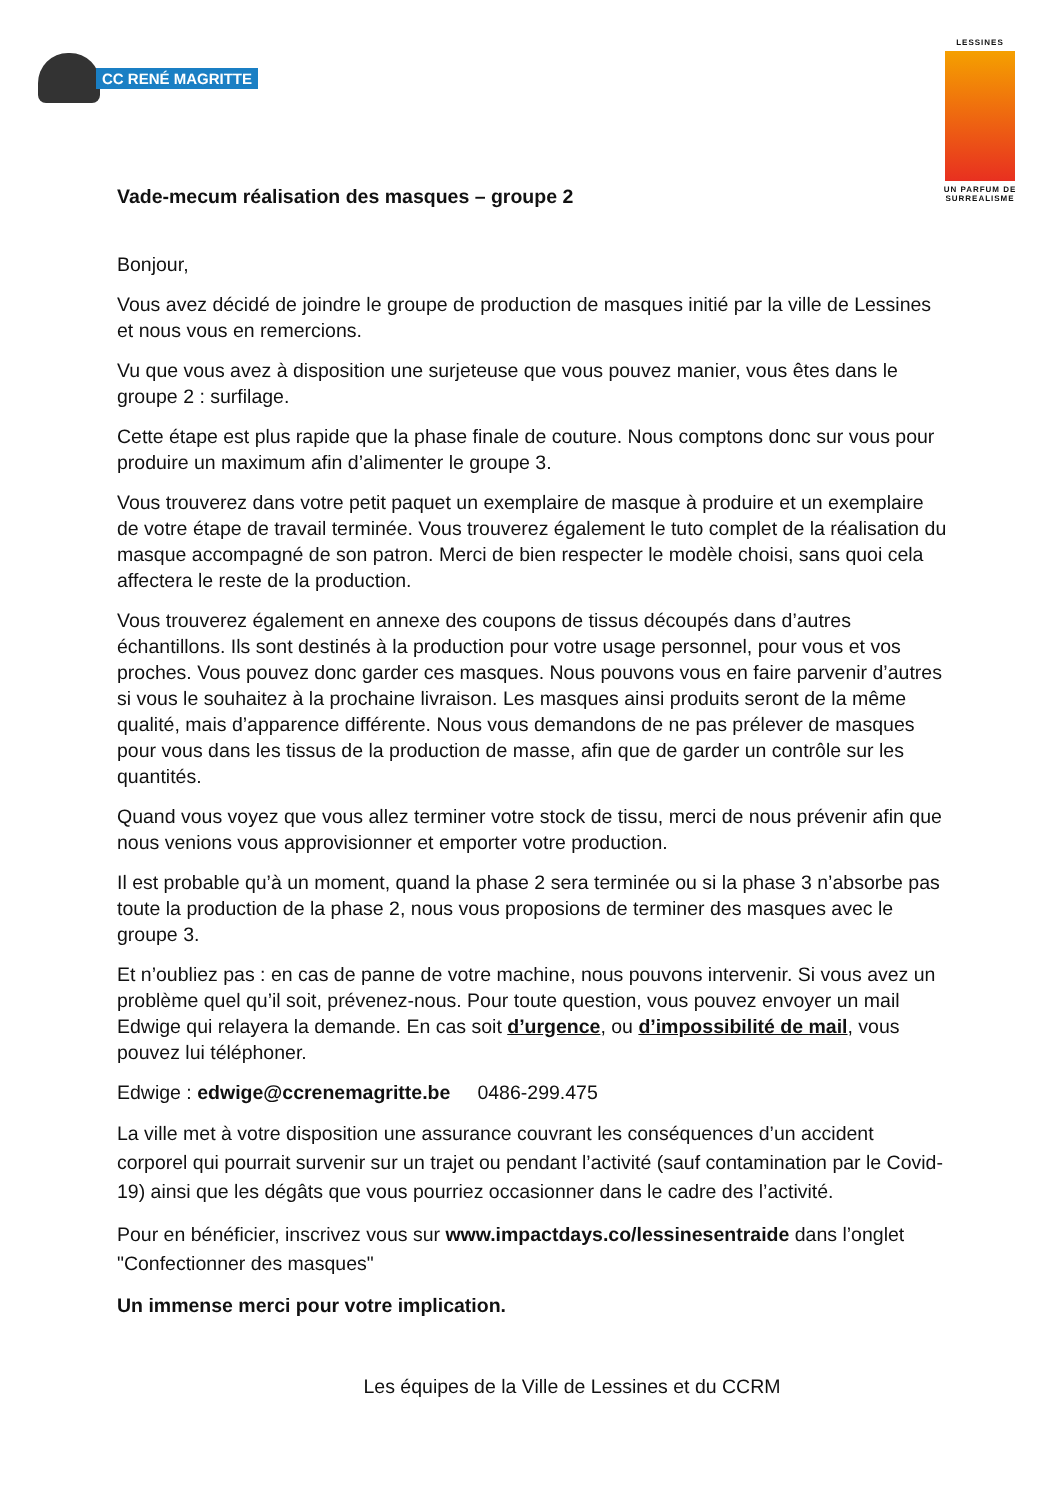CC RENÉ MAGRITTE
LESSINES
UN PARFUM DE SURREALISME
Vade-mecum réalisation des masques – groupe 2
Bonjour,
Vous avez décidé de joindre le groupe de production de masques initié par la ville de Lessines et nous vous en remercions.
Vu que vous avez à disposition une surjeteuse que vous pouvez manier, vous êtes dans le groupe 2 : surfilage.
Cette étape est plus rapide que la phase finale de couture. Nous comptons donc sur vous pour produire un maximum afin d’alimenter le groupe 3.
Vous trouverez dans votre petit paquet un exemplaire de masque à produire et un exemplaire de votre étape de travail terminée. Vous trouverez également le tuto complet de la réalisation du masque accompagné de son patron. Merci de bien respecter le modèle choisi, sans quoi cela affectera le reste de la production.
Vous trouverez également en annexe des coupons de tissus découpés dans d’autres échantillons. Ils sont destinés à la production pour votre usage personnel, pour vous et vos proches. Vous pouvez donc garder ces masques. Nous pouvons vous en faire parvenir d’autres si vous le souhaitez à la prochaine livraison. Les masques ainsi produits seront de la même qualité, mais d’apparence différente. Nous vous demandons de ne pas prélever de masques pour vous dans les tissus de la production de masse, afin que de garder un contrôle sur les quantités.
Quand vous voyez que vous allez terminer votre stock de tissu, merci de nous prévenir afin que nous venions vous approvisionner et emporter votre production.
Il est probable qu’à un moment, quand la phase 2 sera terminée ou si la phase 3 n’absorbe pas toute la production de la phase 2, nous vous proposions de terminer des masques avec le groupe 3.
Et n’oubliez pas : en cas de panne de votre machine, nous pouvons intervenir. Si vous avez un problème quel qu’il soit, prévenez-nous. Pour toute question, vous pouvez envoyer un mail Edwige qui relayera la demande. En cas soit d’urgence, ou d’impossibilité de mail, vous pouvez lui téléphoner.
Edwige : edwige@ccrenemagritte.be 0486-299.475
La ville met à votre disposition une assurance couvrant les conséquences d’un accident corporel qui pourrait survenir sur un trajet ou pendant l’activité (sauf contamination par le Covid-19) ainsi que les dégâts que vous pourriez occasionner dans le cadre des l’activité.
Pour en bénéficier, inscrivez vous sur www.impactdays.co/lessinesentraide dans l’onglet "Confectionner des masques"
Un immense merci pour votre implication.
Les équipes de la Ville de Lessines et du CCRM